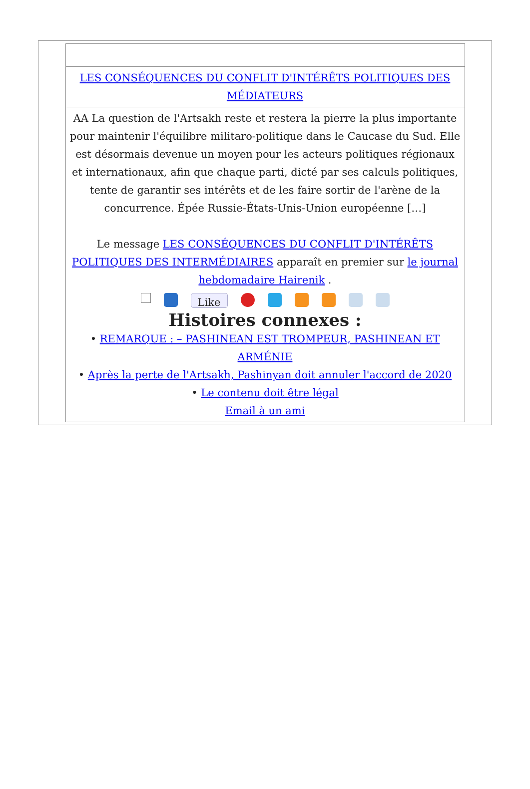| LES CONSÉQUENCES DU CONFLIT D'INTÉRÊTS POLITIQUES DES MÉDIATEURS |
| AA La question de l'Artsakh reste et restera la pierre la plus importante pour maintenir l'équilibre militaro-politique dans le Caucase du Sud. Elle est désormais devenue un moyen pour les acteurs politiques régionaux et internationaux, afin que chaque parti, dicté par ses calculs politiques, tente de garantir ses intérêts et de les faire sortir de l'arène de la concurrence. Épée Russie-États-Unis-Union européenne […] Le message LES CONSÉQUENCES DU CONFLIT D'INTÉRÊTS POLITIQUES DES INTERMÉDIAIRES apparaît en premier sur le journal hebdomadaire Hairenik . Like Histoires connexes : • REMARQUE : – PASHINEAN EST TROMPEUR, PASHINEAN ET ARMÉNIE • Après la perte de l'Artsakh, Pashinyan doit annuler l'accord de 2020 • Le contenu doit être légal Email à un ami |